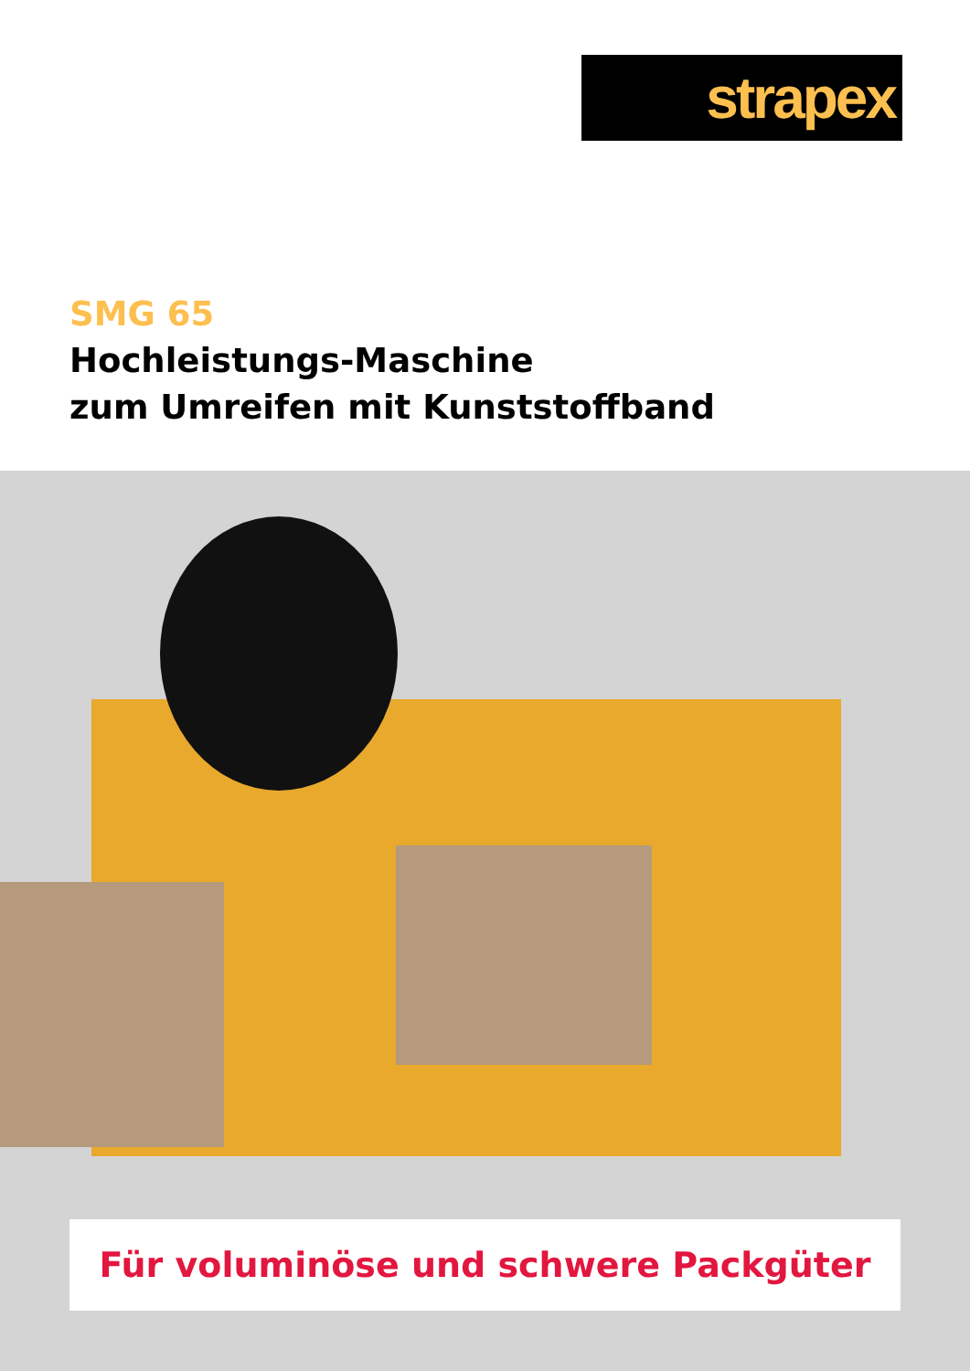strapex
SMG 65
Hochleistungs-Maschine
zum Umreifen mit Kunststoffband
Für voluminöse und schwere Packgüter